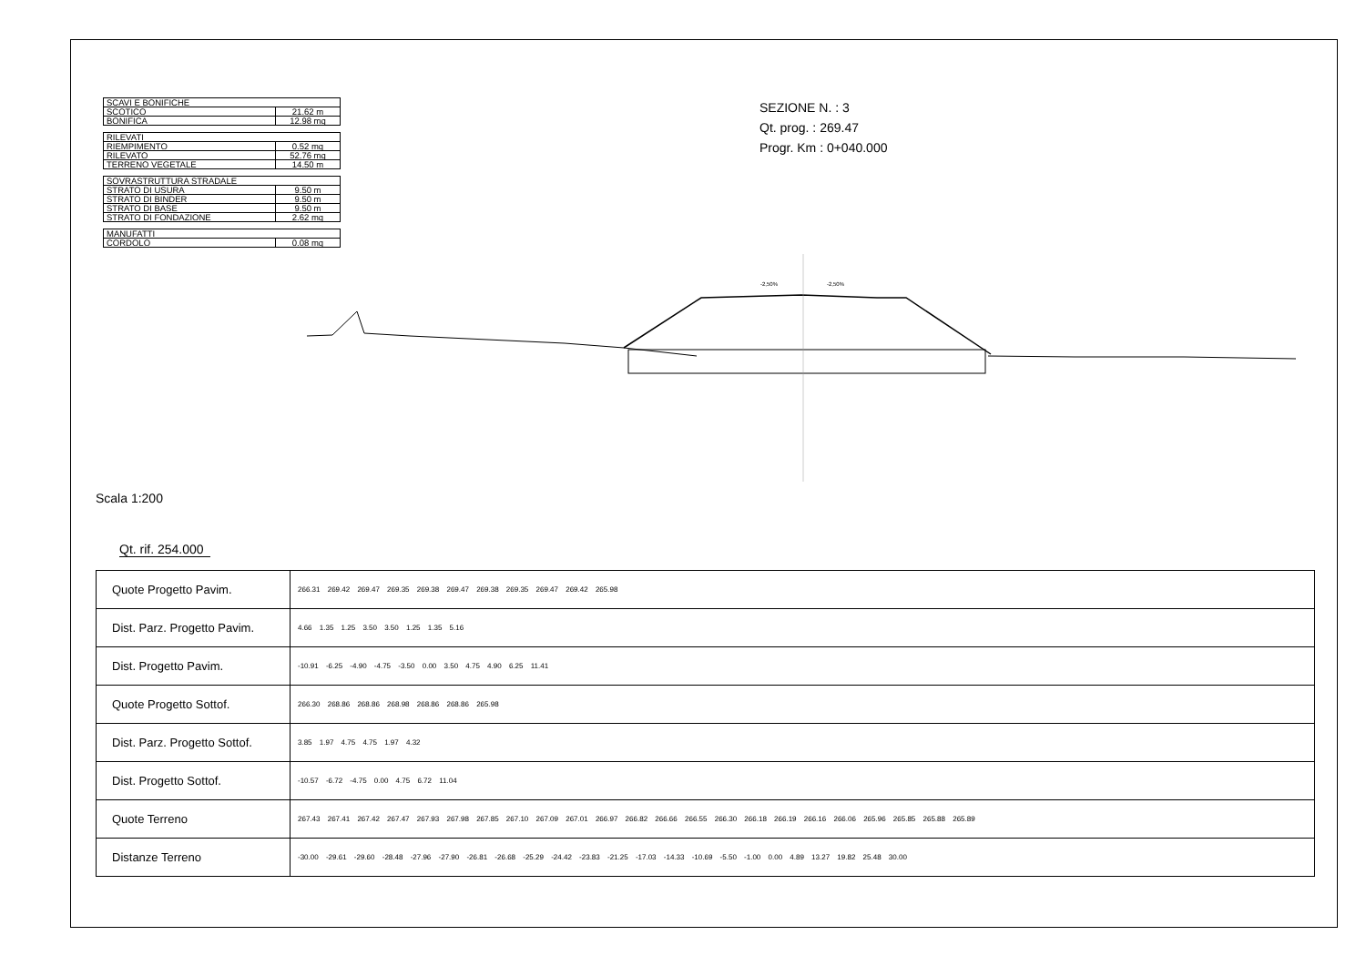| SCAVI E BONIFICHE | |
| SCOTICO | 21.62 m |
| BONIFICA | 12.98 mq |
| RILEVATI | |
| RIEMPIMENTO | 0.52 mq |
| RILEVATO | 52.76 mq |
| TERRENO VEGETALE | 14.50 m |
| SOVRASTRUTTURA STRADALE | |
| STRATO DI USURA | 9.50 m |
| STRATO DI BINDER | 9.50 m |
| STRATO DI BASE | 9.50 m |
| STRATO DI FONDAZIONE | 2.62 mq |
| MANUFATTI | |
| CORDOLO | 0.08 mq |
SEZIONE N. : 3
Qt. prog. : 269.47
Progr. Km : 0+040.000
-2,50%
-2,50%
Scala 1:200
Qt. rif. 254.000
| Quote Progetto Pavim. | 266.31 269.42 269.47 269.35 269.38 269.47 269.38 269.35 269.47 269.42 265.98 |
| Dist. Parz. Progetto Pavim. | 4.66 1.35 1.25 3.50 3.50 1.25 1.35 5.16 |
| Dist. Progetto Pavim. | -10.91 -6.25 -4.90 -4.75 -3.50 0.00 3.50 4.75 4.90 6.25 11.41 |
| Quote Progetto Sottof. | 266.30 268.86 268.86 268.98 268.86 268.86 265.98 |
| Dist. Parz. Progetto Sottof. | 3.85 1.97 4.75 4.75 1.97 4.32 |
| Dist. Progetto Sottof. | -10.57 -6.72 -4.75 0.00 4.75 6.72 11.04 |
| Quote Terreno | 267.43 267.41 267.42 267.47 267.93 267.98 267.85 267.10 267.09 267.01 266.97 266.82 266.66 266.55 266.30 266.18 266.19 266.16 266.06 265.96 265.85 265.88 265.89 |
| Distanze Terreno | -30.00 -29.61 -29.60 -28.48 -27.96 -27.90 -26.81 -26.68 -25.29 -24.42 -23.83 -21.25 -17.03 -14.33 -10.69 -5.50 -1.00 0.00 4.89 13.27 19.82 25.48 30.00 |